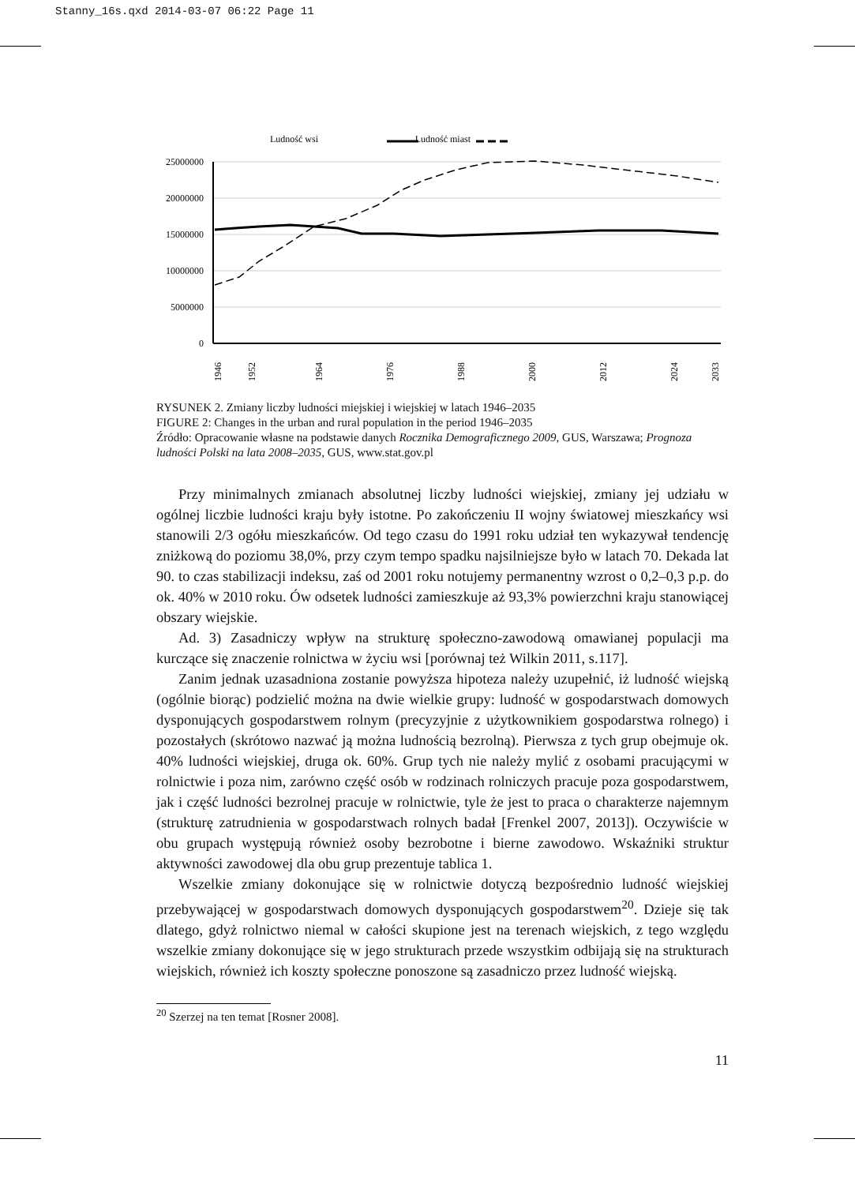Stanny_16s.qxd 2014-03-07 06:22 Page 11
Ludność wsi
Ludność miast
25000000
20000000
15000000
10000000
5000000
0
1946
1952
1964
1976
1988
2000
2012
2024
2033
RYSUNEK 2. Zmiany liczby ludności miejskiej i wiejskiej w latach 1946–2035
FIGURE 2: Changes in the urban and rural population in the period 1946–2035
Źródło: Opracowanie własne na podstawie danych Rocznika Demograficznego 2009, GUS, Warszawa; Prognoza ludności Polski na lata 2008–2035, GUS, www.stat.gov.pl
Przy minimalnych zmianach absolutnej liczby ludności wiejskiej, zmiany jej udziału w ogólnej liczbie ludności kraju były istotne. Po zakończeniu II wojny światowej mieszkańcy wsi stanowili 2/3 ogółu mieszkańców. Od tego czasu do 1991 roku udział ten wykazywał tendencję zniżkową do poziomu 38,0%, przy czym tempo spadku najsilniejsze było w latach 70. Dekada lat 90. to czas stabilizacji indeksu, zaś od 2001 roku notujemy permanentny wzrost o 0,2–0,3 p.p. do ok. 40% w 2010 roku. Ów odsetek ludności zamieszkuje aż 93,3% powierzchni kraju stanowiącej obszary wiejskie.
Ad. 3) Zasadniczy wpływ na strukturę społeczno-zawodową omawianej populacji ma kurczące się znaczenie rolnictwa w życiu wsi [porównaj też Wilkin 2011, s.117].
Zanim jednak uzasadniona zostanie powyższa hipoteza należy uzupełnić, iż ludność wiejską (ogólnie biorąc) podzielić można na dwie wielkie grupy: ludność w gospodarstwach domowych dysponujących gospodarstwem rolnym (precyzyjnie z użytkownikiem gospodarstwa rolnego) i pozostałych (skrótowo nazwać ją można ludnością bezrolną). Pierwsza z tych grup obejmuje ok. 40% ludności wiejskiej, druga ok. 60%. Grup tych nie należy mylić z osobami pracującymi w rolnictwie i poza nim, zarówno część osób w rodzinach rolniczych pracuje poza gospodarstwem, jak i część ludności bezrolnej pracuje w rolnictwie, tyle że jest to praca o charakterze najemnym (strukturę zatrudnienia w gospodarstwach rolnych badał [Frenkel 2007, 2013]). Oczywiście w obu grupach występują również osoby bezrobotne i bierne zawodowo. Wskaźniki struktur aktywności zawodowej dla obu grup prezentuje tablica 1.
Wszelkie zmiany dokonujące się w rolnictwie dotyczą bezpośrednio ludność wiejskiej przebywającej w gospodarstwach domowych dysponujących gospodarstwem<sup>20</sup>. Dzieje się tak dlatego, gdyż rolnictwo niemal w całości skupione jest na terenach wiejskich, z tego względu wszelkie zmiany dokonujące się w jego strukturach przede wszystkim odbijają się na strukturach wiejskich, również ich koszty społeczne ponoszone są zasadniczo przez ludność wiejską.
<sup>20</sup> Szerzej na ten temat [Rosner 2008].
11